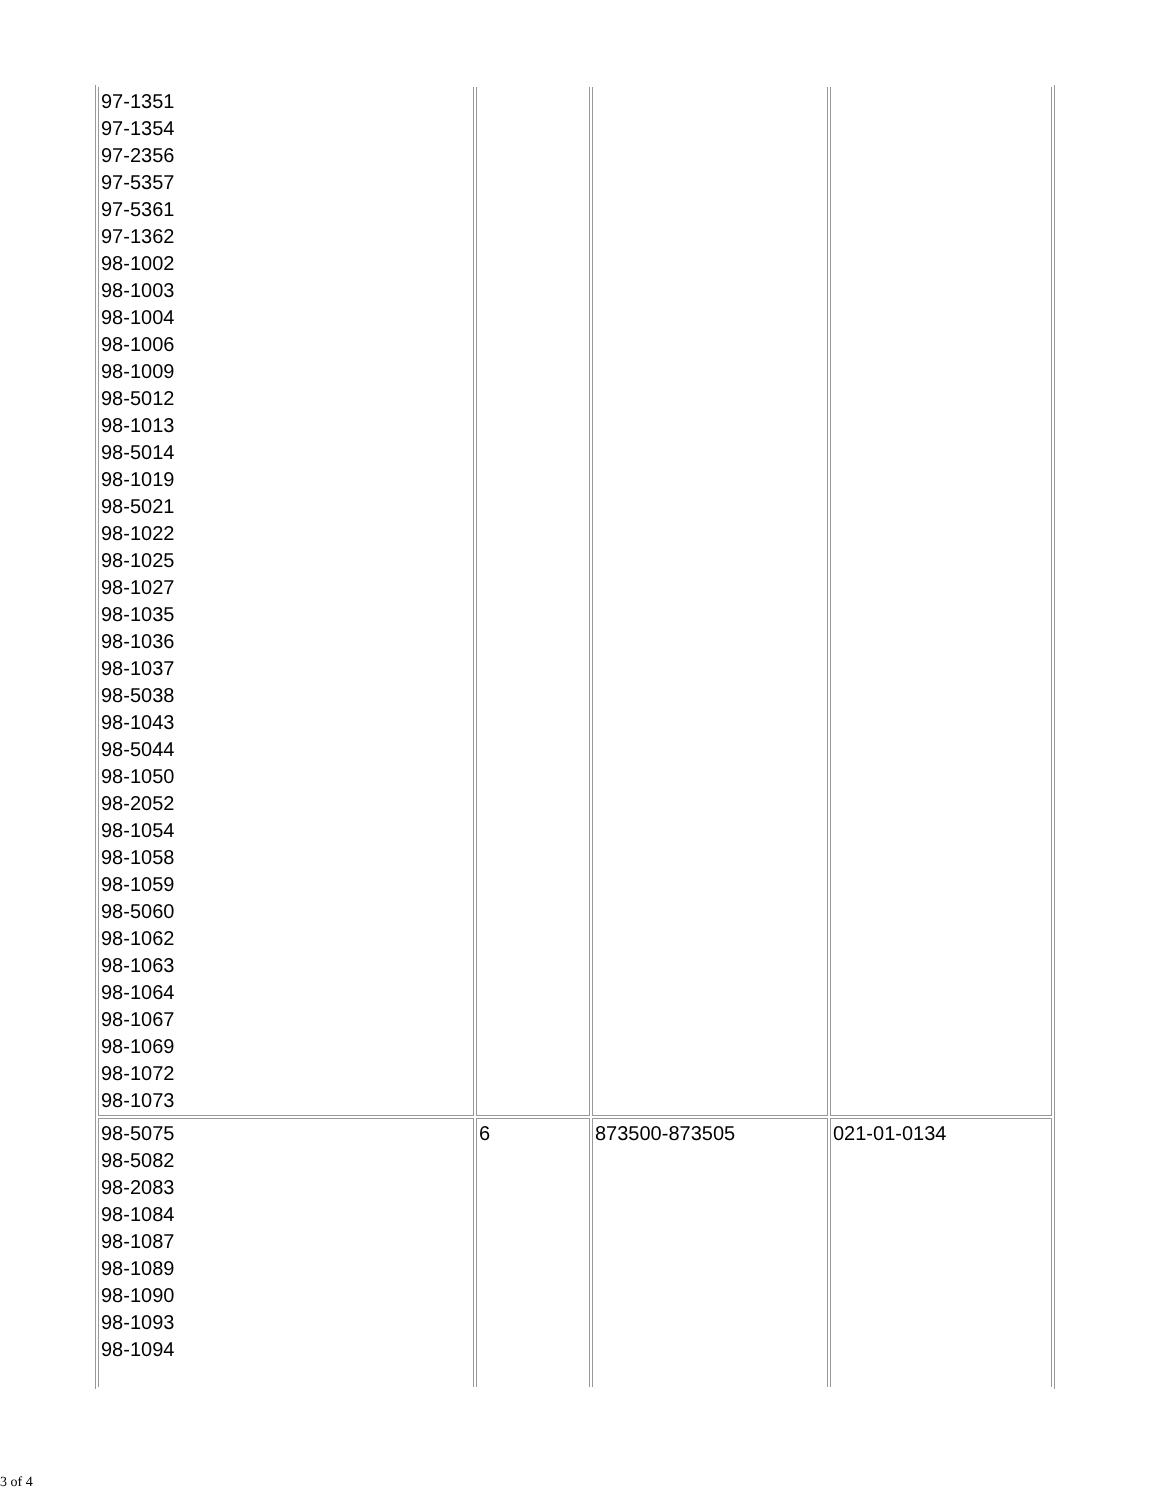| 97-1351 97-1354 97-2356 97-5357 97-5361 97-1362 98-1002 98-1003 98-1004 98-1006 98-1009 98-5012 98-1013 98-5014 98-1019 98-5021 98-1022 98-1025 98-1027 98-1035 98-1036 98-1037 98-5038 98-1043 98-5044 98-1050 98-2052 98-1054 98-1058 98-1059 98-5060 98-1062 98-1063 98-1064 98-1067 98-1069 98-1072 98-1073 | | | |
| 98-5075 98-5082 98-2083 98-1084 98-1087 98-1089 98-1090 98-1093 98-1094 | 6 | 873500-873505 | 021-01-0134 |
3 of 4